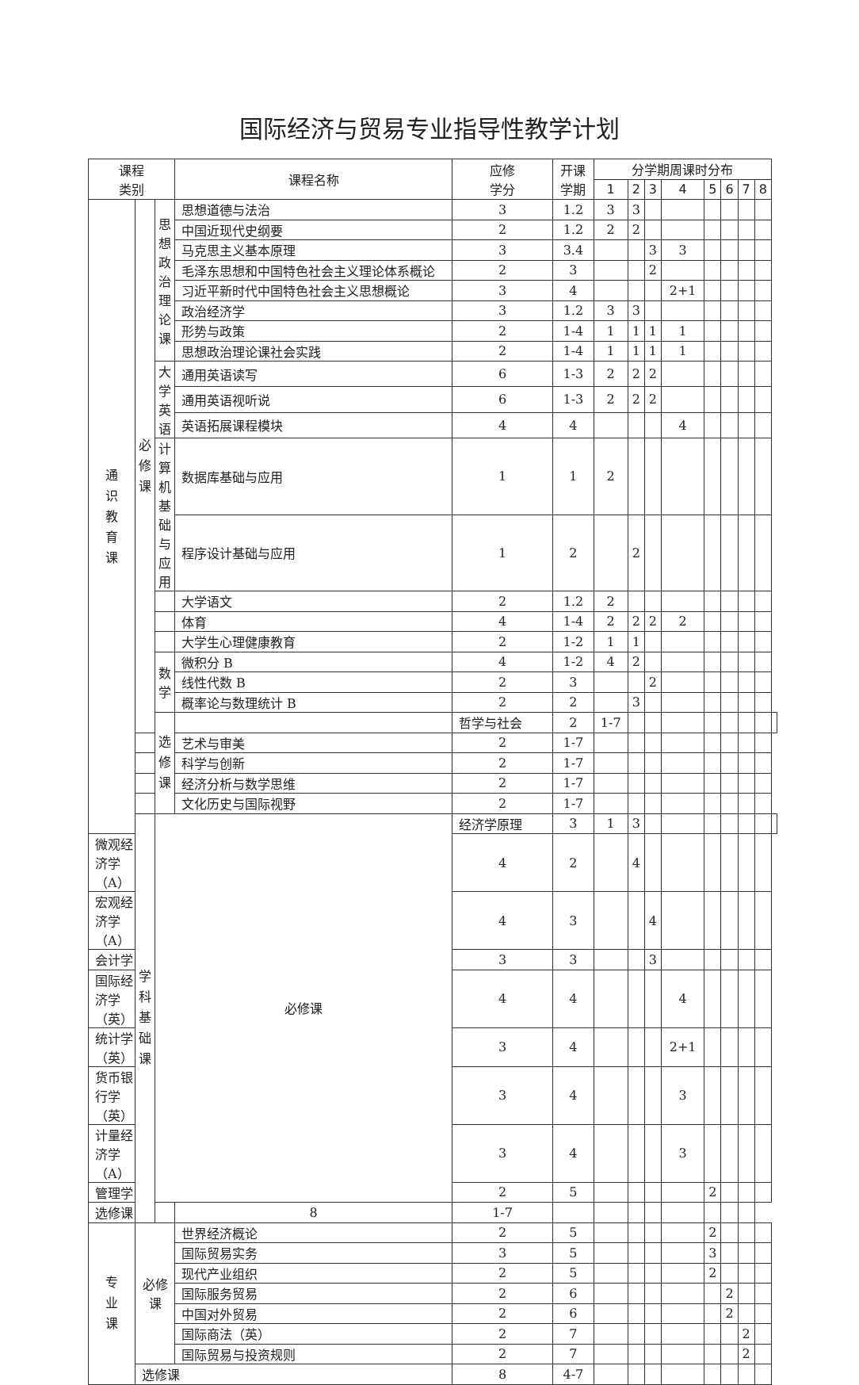国际经济与贸易专业指导性教学计划
| 课程 类别 | | | 课程名称 | 应修 学分 | 开课 学期 | 分学期周课时分布 | | | | | | | | |
| --- | --- | --- | --- | --- | --- | --- | --- | --- | --- | --- | --- | --- | --- | --- |
| | | | | | | 1 | 2 | 3 | 4 | 5 | 6 | 7 | 8 | |
| 通 识 教 育 课 | 必 修 课 | 思想 政治 理论 课 | 思想道德与法治 | 3 | 1.2 | 3 | 3 | | | | | | | |
| | | | 中国近现代史纲要 | 2 | 1.2 | 2 | 2 | | | | | | | |
| | | | 马克思主义基本原理 | 3 | 3.4 | | | 3 | 3 | | | | | |
| | | | 毛泽东思想和中国特色社会主义理论体系概论 | 2 | 3 | | | 2 | | | | | | |
| | | | 习近平新时代中国特色社会主义思想概论 | 3 | 4 | | | | 2+1 | | | | | |
| | | | 政治经济学 | 3 | 1.2 | 3 | 3 | | | | | | | |
| | | | 形势与政策 | 2 | 1-4 | 1 | 1 | 1 | 1 | | | | | |
| | | | 思想政治理论课社会实践 | 2 | 1-4 | 1 | 1 | 1 | 1 | | | | | |
| | | 大学 英语 | 通用英语读写 | 6 | 1-3 | 2 | 2 | 2 | | | | | | |
| | | | 通用英语视听说 | 6 | 1-3 | 2 | 2 | 2 | | | | | | |
| | | | 英语拓展课程模块 | 4 | 4 | | | | 4 | | | | | |
| | | 计算 机基 础与 应用 | 数据库基础与应用 | 1 | 1 | 2 | | | | | | | | |
| | | | 程序设计基础与应用 | 1 | 2 | | 2 | | | | | | | |
| | | | 大学语文 | 2 | 1.2 | 2 | | | | | | | | |
| | | | 体育 | 4 | 1-4 | 2 | 2 | 2 | 2 | | | | | |
| | | | 大学生心理健康教育 | 2 | 1-2 | 1 | 1 | | | | | | | |
| | | 数学 | 微积分 B | 4 | 1-2 | 4 | 2 | | | | | | | |
| | | | 线性代数 B | 2 | 3 | | | 2 | | | | | | |
| | | | 概率论与数理统计 B | 2 | 2 | | 3 | | | | | | | |
| | | 选 修 课 | | 哲学与社会 | 2 | 1-7 | | | | | | | | |
| | | | 艺术与审美 | 2 | 1-7 | | | | | | | | | |
| | | | 科学与创新 | 2 | 1-7 | | | | | | | | | |
| | | | 经济分析与数学思维 | 2 | 1-7 | | | | | | | | | |
| | | | 文化历史与国际视野 | 2 | 1-7 | | | | | | | | | |
| | 学 科 基 础 课 | 必修课 | | 经济学原理 | 3 | 1 | 3 | | | | | | | |
| 微观经济学（A） | | | | 4 | 2 | | 4 | | | | | | | |
| 宏观经济学（A） | | | | 4 | 3 | | | 4 | | | | | | |
| 会计学 | | | | 3 | 3 | | | 3 | | | | | | |
| 国际经济学（英） | | | | 4 | 4 | | | | 4 | | | | | |
| 统计学（英） | | | | 3 | 4 | | | | 2+1 | | | | | |
| 货币银行学（英） | | | | 3 | 4 | | | | 3 | | | | | |
| 计量经济学（A） | | | | 3 | 4 | | | | 3 | | | | | |
| 管理学 | | | | 2 | 5 | | | | | 2 | | | | |
| 选修课 | | | 8 | 1-7 | | | | | | | | | | |
| 专 业 课 | 必修课 | | 世界经济概论 | 2 | 5 | | | | | 2 | | | | |
| | | | 国际贸易实务 | 3 | 5 | | | | | 3 | | | | |
| | | | 现代产业组织 | 2 | 5 | | | | | 2 | | | | |
| | | | 国际服务贸易 | 2 | 6 | | | | | | 2 | | | |
| | | | 中国对外贸易 | 2 | 6 | | | | | | 2 | | | |
| | | | 国际商法（英） | 2 | 7 | | | | | | | 2 | | |
| | | | 国际贸易与投资规则 | 2 | 7 | | | | | | | 2 | | |
| | 选修课 | | | 8 | 4-7 | | | | | | | | | |